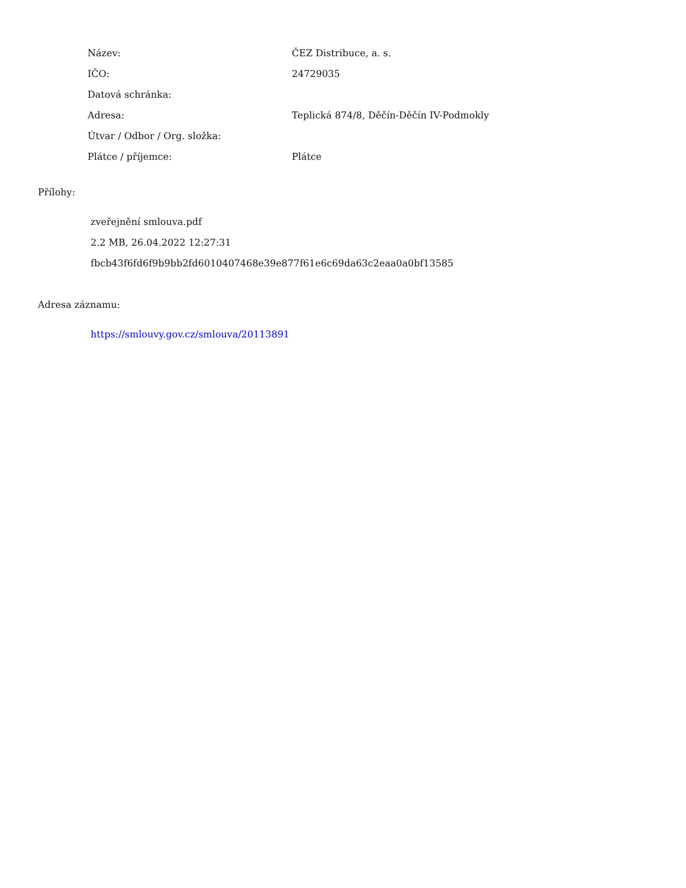| Název: | ČEZ Distribuce, a. s. |
| IČO: | 24729035 |
| Datová schránka: | |
| Adresa: | Teplická 874/8, Děčín-Děčín IV-Podmokly |
| Útvar / Odbor / Org. složka: | |
| Plátce / příjemce: | Plátce |
Přílohy:
zveřejnění smlouva.pdf
2.2 MB, 26.04.2022 12:27:31
fbcb43f6fd6f9b9bb2fd6010407468e39e877f61e6c69da63c2eaa0a0bf13585
Adresa záznamu:
https://smlouvy.gov.cz/smlouva/20113891